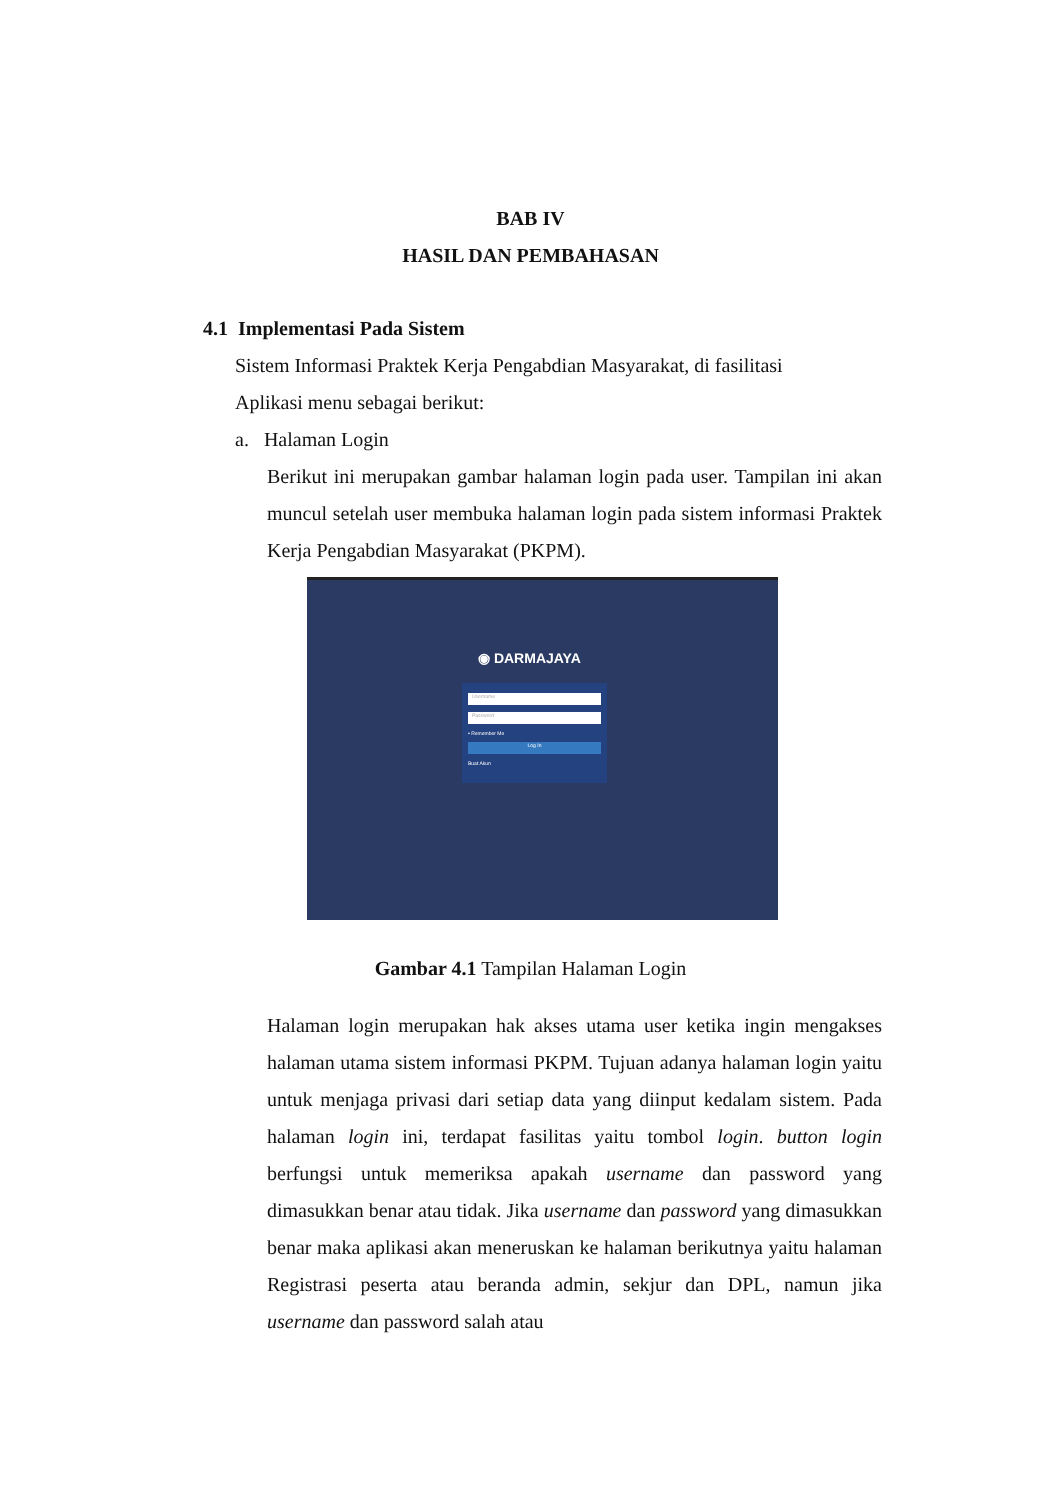BAB IV
HASIL DAN PEMBAHASAN
4.1 Implementasi Pada Sistem
Sistem Informasi Praktek Kerja Pengabdian Masyarakat, di fasilitasi
Aplikasi menu sebagai berikut:
a. Halaman Login
Berikut ini merupakan gambar halaman login pada user. Tampilan ini akan muncul setelah user membuka halaman login pada sistem informasi Praktek Kerja Pengabdian Masyarakat (PKPM).
◉ DARMAJAYA
Username
Password
▪ Remember Me
Log In
Buat Akun
Gambar 4.1 Tampilan Halaman Login
Halaman login merupakan hak akses utama user ketika ingin mengakses halaman utama sistem informasi PKPM. Tujuan adanya halaman login yaitu untuk menjaga privasi dari setiap data yang diinput kedalam sistem. Pada halaman login ini, terdapat fasilitas yaitu tombol login. button login berfungsi untuk memeriksa apakah username dan password yang dimasukkan benar atau tidak. Jika username dan password yang dimasukkan benar maka aplikasi akan meneruskan ke halaman berikutnya yaitu halaman Registrasi peserta atau beranda admin, sekjur dan DPL, namun jika username dan password salah atau